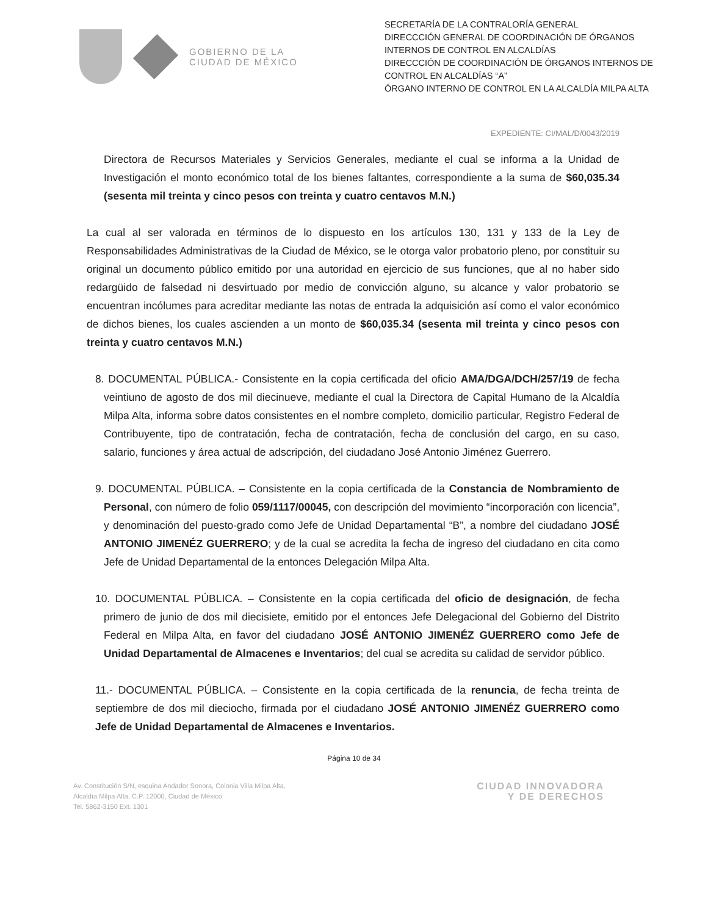GOBIERNO DE LA
CIUDAD DE MÉXICO
SECRETARÍA DE LA CONTRALORÍA GENERAL
DIRECCCIÓN GENERAL DE COORDINACIÓN DE ÓRGANOS INTERNOS DE CONTROL EN ALCALDÍAS
DIRECCCIÓN DE COORDINACIÓN DE ÓRGANOS INTERNOS DE CONTROL EN ALCALDÍAS “A”
ÓRGANO INTERNO DE CONTROL EN LA ALCALDÍA MILPA ALTA
EXPEDIENTE: CI/MAL/D/0043/2019
Directora de Recursos Materiales y Servicios Generales, mediante el cual se informa a la Unidad de Investigación el monto económico total de los bienes faltantes, correspondiente a la suma de $60,035.34 (sesenta mil treinta y cinco pesos con treinta y cuatro centavos M.N.)
La cual al ser valorada en términos de lo dispuesto en los artículos 130, 131 y 133 de la Ley de Responsabilidades Administrativas de la Ciudad de México, se le otorga valor probatorio pleno, por constituir su original un documento público emitido por una autoridad en ejercicio de sus funciones, que al no haber sido redargüido de falsedad ni desvirtuado por medio de convicción alguno, su alcance y valor probatorio se encuentran incólumes para acreditar mediante las notas de entrada la adquisición así como el valor económico de dichos bienes, los cuales ascienden a un monto de $60,035.34 (sesenta mil treinta y cinco pesos con treinta y cuatro centavos M.N.)
8. DOCUMENTAL PÚBLICA.- Consistente en la copia certificada del oficio AMA/DGA/DCH/257/19 de fecha veintiuno de agosto de dos mil diecinueve, mediante el cual la Directora de Capital Humano de la Alcaldía Milpa Alta, informa sobre datos consistentes en el nombre completo, domicilio particular, Registro Federal de Contribuyente, tipo de contratación, fecha de contratación, fecha de conclusión del cargo, en su caso, salario, funciones y área actual de adscripción, del ciudadano José Antonio Jiménez Guerrero.
9. DOCUMENTAL PÚBLICA. – Consistente en la copia certificada de la Constancia de Nombramiento de Personal, con número de folio 059/1117/00045, con descripción del movimiento “incorporación con licencia”, y denominación del puesto-grado como Jefe de Unidad Departamental “B”, a nombre del ciudadano JOSÉ ANTONIO JIMENÉZ GUERRERO; y de la cual se acredita la fecha de ingreso del ciudadano en cita como Jefe de Unidad Departamental de la entonces Delegación Milpa Alta.
10. DOCUMENTAL PÚBLICA. – Consistente en la copia certificada del oficio de designación, de fecha primero de junio de dos mil diecisiete, emitido por el entonces Jefe Delegacional del Gobierno del Distrito Federal en Milpa Alta, en favor del ciudadano JOSÉ ANTONIO JIMENÉZ GUERRERO como Jefe de Unidad Departamental de Almacenes e Inventarios; del cual se acredita su calidad de servidor público.
11.- DOCUMENTAL PÚBLICA. – Consistente en la copia certificada de la renuncia, de fecha treinta de septiembre de dos mil dieciocho, firmada por el ciudadano JOSÉ ANTONIO JIMENÉZ GUERRERO como Jefe de Unidad Departamental de Almacenes e Inventarios.
Página 10 de 34
Av. Constitución S/N, esquina Andador Sonora, Colonia Villa Milpa Alta,
Alcaldía Milpa Alta, C.P. 12000, Ciudad de México
Tel. 5862-3150 Ext. 1301
CIUDAD INNOVADORA
Y DE DERECHOS